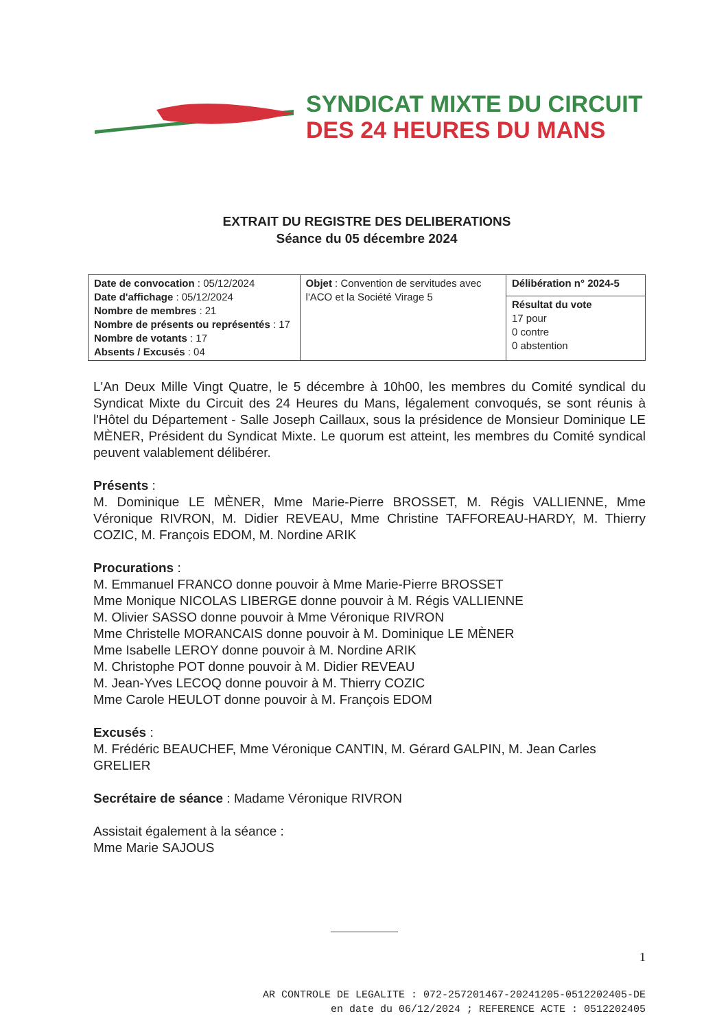SYNDICAT MIXTE DU CIRCUIT
DES 24 HEURES DU MANS
EXTRAIT DU REGISTRE DES DELIBERATIONS
Séance du 05 décembre 2024
| Date de convocation : 05/12/2024 Date d'affichage : 05/12/2024 Nombre de membres : 21 Nombre de présents ou représentés : 17 Nombre de votants : 17 Absents / Excusés : 04 | Objet : Convention de servitudes avec l'ACO et la Société Virage 5 | Délibération n° 2024-5 |
| | | Résultat du vote 17 pour 0 contre 0 abstention |
L'An Deux Mille Vingt Quatre, le 5 décembre à 10h00, les membres du Comité syndical du Syndicat Mixte du Circuit des 24 Heures du Mans, légalement convoqués, se sont réunis à l'Hôtel du Département - Salle Joseph Caillaux, sous la présidence de Monsieur Dominique LE MÈNER, Président du Syndicat Mixte. Le quorum est atteint, les membres du Comité syndical peuvent valablement délibérer.
Présents :
M. Dominique LE MÈNER, Mme Marie-Pierre BROSSET, M. Régis VALLIENNE, Mme Véronique RIVRON, M. Didier REVEAU, Mme Christine TAFFOREAU-HARDY, M. Thierry COZIC, M. François EDOM, M. Nordine ARIK
Procurations :
M. Emmanuel FRANCO donne pouvoir à Mme Marie-Pierre BROSSET
Mme Monique NICOLAS LIBERGE donne pouvoir à M. Régis VALLIENNE
M. Olivier SASSO donne pouvoir à Mme Véronique RIVRON
Mme Christelle MORANCAIS donne pouvoir à M. Dominique LE MÈNER
Mme Isabelle LEROY donne pouvoir à M. Nordine ARIK
M. Christophe POT donne pouvoir à M. Didier REVEAU
M. Jean-Yves LECOQ donne pouvoir à M. Thierry COZIC
Mme Carole HEULOT donne pouvoir à M. François EDOM
Excusés :
M. Frédéric BEAUCHEF, Mme Véronique CANTIN, M. Gérard GALPIN, M. Jean Carles GRELIER
Secrétaire de séance : Madame Véronique RIVRON
Assistait également à la séance :
Mme Marie SAJOUS
1
AR CONTROLE DE LEGALITE : 072-257201467-20241205-0512202405-DE
en date du 06/12/2024 ; REFERENCE ACTE : 0512202405